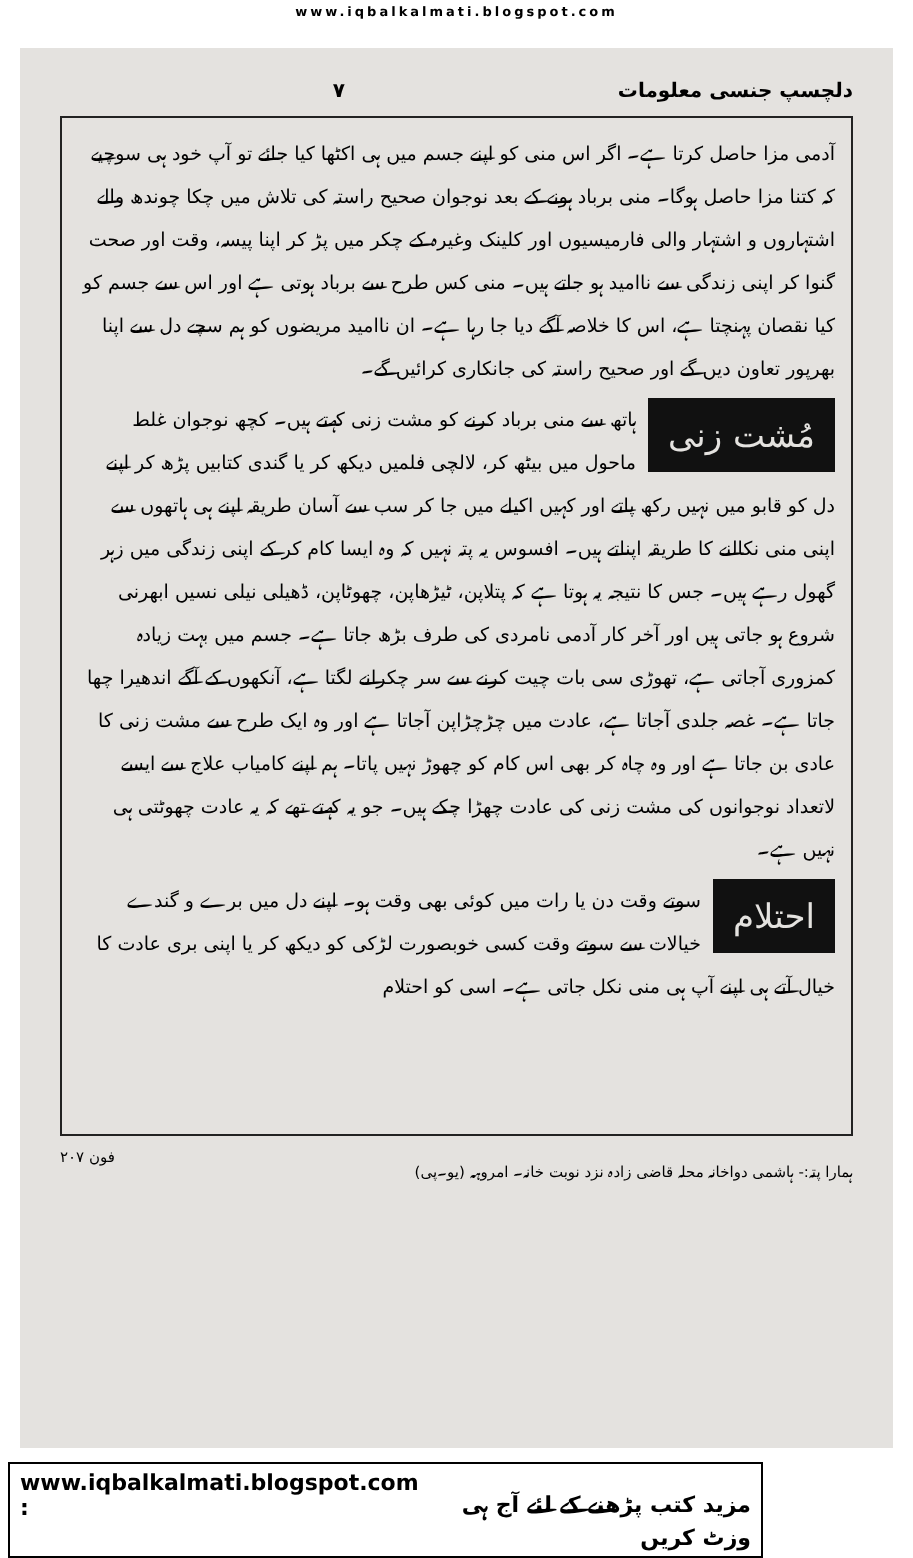www.iqbalkalmati.blogspot.com
دلچسپ جنسی معلومات ۷
آدمی مزا حاصل کرتا ہے۔ اگر اس منی کو اپنے جسم میں ہی اکٹھا کیا جائے تو آپ خود ہی سوچیے کہ کتنا مزا حاصل ہوگا۔ منی برباد ہونے کے بعد نوجوان صحیح راستہ کی تلاش میں چکا چوندھ والے اشتہاروں و اشتہار والی فارمیسیوں اور کلینک وغیرہ کے چکر میں پڑ کر اپنا پیسہ، وقت اور صحت گنوا کر اپنی زندگی سے ناامید ہو جاتے ہیں۔ منی کس طرح سے برباد ہوتی ہے اور اس سے جسم کو کیا نقصان پہنچتا ہے، اس کا خلاصہ آگے دیا جا رہا ہے۔ ان ناامید مریضوں کو ہم سچے دل سے اپنا بھرپور تعاون دیں گے اور صحیح راستہ کی جانکاری کرائیں گے۔
مُشت زنی ہاتھ سے منی برباد کرنے کو مشت زنی کہتے ہیں۔ کچھ نوجوان غلط ماحول میں بیٹھ کر، لالچی فلمیں دیکھ کر یا گندی کتابیں پڑھ کر اپنے دل کو قابو میں نہیں رکھ پاتے اور کہیں اکیلے میں جا کر سب سے آسان طریقہ اپنے ہی ہاتھوں سے اپنی منی نکالنے کا طریقہ اپناتے ہیں۔ افسوس یہ پتہ نہیں کہ وہ ایسا کام کر کے اپنی زندگی میں زہر گھول رہے ہیں۔ جس کا نتیجہ یہ ہوتا ہے کہ پتلاپن، ٹیڑھاپن، چھوٹاپن، ڈھیلی نیلی نسیں ابھرنی شروع ہو جاتی ہیں اور آخر کار آدمی نامردی کی طرف بڑھ جاتا ہے۔ جسم میں بہت زیادہ کمزوری آجاتی ہے، تھوڑی سی بات چیت کرنے سے سر چکرانے لگتا ہے، آنکھوں کے آگے اندھیرا چھا جاتا ہے۔ غصہ جلدی آجاتا ہے، عادت میں چڑچڑاپن آجاتا ہے اور وہ ایک طرح سے مشت زنی کا عادی بن جاتا ہے اور وہ چاہ کر بھی اس کام کو چھوڑ نہیں پاتا۔ ہم اپنے کامیاب علاج سے ایسے لاتعداد نوجوانوں کی مشت زنی کی عادت چھڑا چکے ہیں۔ جو یہ کہتے تھے کہ یہ عادت چھوٹتی ہی نہیں ہے۔
احتلام سوتے وقت دن یا رات میں کوئی بھی وقت ہو۔ اپنے دل میں برے و گندے خیالات سے سوتے وقت کسی خوبصورت لڑکی کو دیکھ کر یا اپنی بری عادت کا خیال آتے ہی اپنے آپ ہی منی نکل جاتی ہے۔ اسی کو احتلام
ہمارا پتہ:- ہاشمی دواخانہ محلہ قاضی زادہ نزد نوبت خانہ۔ امروہہ (یو۔پی) فون ۲۰۷
www.iqbalkalmati.blogspot.com : مزید کتب پڑھنے کے لئے آج ہی وزٹ کریں